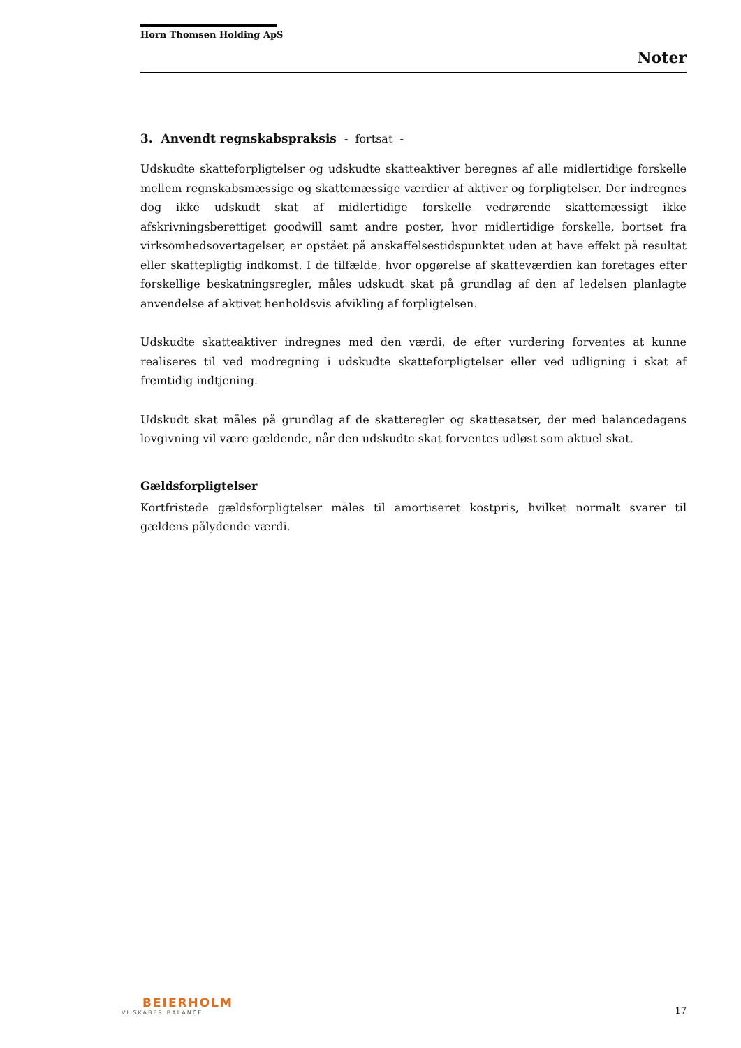Horn Thomsen Holding ApS
Noter
3. Anvendt regnskabspraksis - fortsat -
Udskudte skatteforpligtelser og udskudte skatteaktiver beregnes af alle midlertidige forskelle mellem regnskabsmæssige og skattemæssige værdier af aktiver og forpligtelser. Der indregnes dog ikke udskudt skat af midlertidige forskelle vedrørende skattemæssigt ikke afskrivningsberettiget goodwill samt andre poster, hvor midlertidige forskelle, bortset fra virksomhedsovertagelser, er opstået på anskaffelsestidspunktet uden at have effekt på resultat eller skattepligtig indkomst. I de tilfælde, hvor opgørelse af skatteværdien kan foretages efter forskellige beskatningsregler, måles udskudt skat på grundlag af den af ledelsen planlagte anvendelse af aktivet henholdsvis afvikling af forpligtelsen.
Udskudte skatteaktiver indregnes med den værdi, de efter vurdering forventes at kunne realiseres til ved modregning i udskudte skatteforpligtelser eller ved udligning i skat af fremtidig indtjening.
Udskudt skat måles på grundlag af de skatteregler og skattesatser, der med balancedagens lovgivning vil være gældende, når den udskudte skat forventes udløst som aktuel skat.
Gældsforpligtelser
Kortfristede gældsforpligtelser måles til amortiseret kostpris, hvilket normalt svarer til gældens pålydende værdi.
BEIERHOLM
VI SKABER BALANCE
17